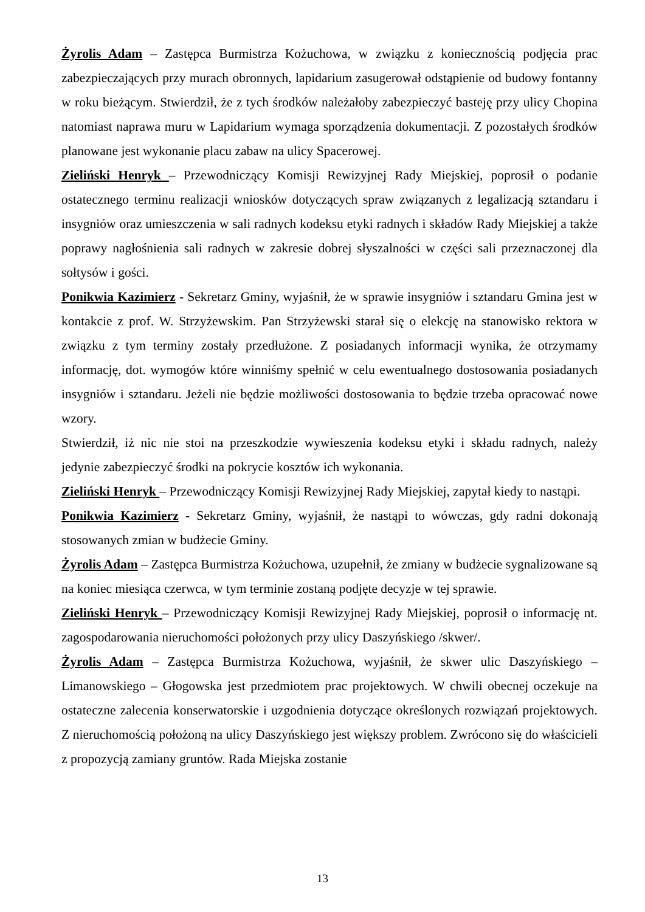Żyrolis Adam – Zastępca Burmistrza Kożuchowa, w związku z koniecznością podjęcia prac zabezpieczających przy murach obronnych, lapidarium zasugerował odstąpienie od budowy fontanny w roku bieżącym. Stwierdził, że z tych środków należałoby zabezpieczyć basteję przy ulicy Chopina natomiast naprawa muru w Lapidarium wymaga sporządzenia dokumentacji. Z pozostałych środków planowane jest wykonanie placu zabaw na ulicy Spacerowej.
Zieliński Henryk – Przewodniczący Komisji Rewizyjnej Rady Miejskiej, poprosił o podanie ostatecznego terminu realizacji wniosków dotyczących spraw związanych z legalizacją sztandaru i insygniów oraz umieszczenia w sali radnych kodeksu etyki radnych i składów Rady Miejskiej a także poprawy nagłośnienia sali radnych w zakresie dobrej słyszalności w części sali przeznaczonej dla sołtysów i gości.
Ponikwia Kazimierz - Sekretarz Gminy, wyjaśnił, że w sprawie insygniów i sztandaru Gmina jest w kontakcie z prof. W. Strzyżewskim. Pan Strzyżewski starał się o elekcję na stanowisko rektora w związku z tym terminy zostały przedłużone. Z posiadanych informacji wynika, że otrzymamy informację, dot. wymogów które winniśmy spełnić w celu ewentualnego dostosowania posiadanych insygniów i sztandaru. Jeżeli nie będzie możliwości dostosowania to będzie trzeba opracować nowe wzory.
Stwierdził, iż nic nie stoi na przeszkodzie wywieszenia kodeksu etyki i składu radnych, należy jedynie zabezpieczyć środki na pokrycie kosztów ich wykonania.
Zieliński Henryk – Przewodniczący Komisji Rewizyjnej Rady Miejskiej, zapytał kiedy to nastąpi.
Ponikwia Kazimierz - Sekretarz Gminy, wyjaśnił, że nastąpi to wówczas, gdy radni dokonają stosowanych zmian w budżecie Gminy.
Żyrolis Adam – Zastępca Burmistrza Kożuchowa, uzupełnił, że zmiany w budżecie sygnalizowane są na koniec miesiąca czerwca, w tym terminie zostaną podjęte decyzje w tej sprawie.
Zieliński Henryk – Przewodniczący Komisji Rewizyjnej Rady Miejskiej, poprosił o informację nt. zagospodarowania nieruchomości położonych przy ulicy Daszyńskiego /skwer/.
Żyrolis Adam – Zastępca Burmistrza Kożuchowa, wyjaśnił, że skwer ulic Daszyńskiego – Limanowskiego – Głogowska jest przedmiotem prac projektowych. W chwili obecnej oczekuje na ostateczne zalecenia konserwatorskie i uzgodnienia dotyczące określonych rozwiązań projektowych. Z nieruchomością położoną na ulicy Daszyńskiego jest większy problem. Zwrócono się do właścicieli z propozycją zamiany gruntów. Rada Miejska zostanie
13